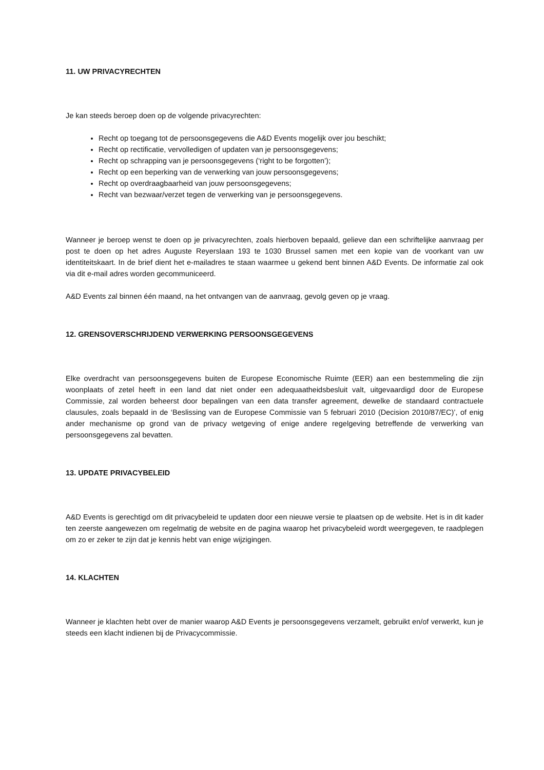11. UW PRIVACYRECHTEN
Je kan steeds beroep doen op de volgende privacyrechten:
Recht op toegang tot de persoonsgegevens die A&D Events mogelijk over jou beschikt;
Recht op rectificatie, vervolledigen of updaten van je persoonsgegevens;
Recht op schrapping van je persoonsgegevens (‘right to be forgotten’);
Recht op een beperking van de verwerking van jouw persoonsgegevens;
Recht op overdraagbaarheid van jouw persoonsgegevens;
Recht van bezwaar/verzet tegen de verwerking van je persoonsgegevens.
Wanneer je beroep wenst te doen op je privacyrechten, zoals hierboven bepaald, gelieve dan een schriftelijke aanvraag per post te doen op het adres Auguste Reyerslaan 193 te 1030 Brussel samen met een kopie van de voorkant van uw identiteitskaart. In de brief dient het e-mailadres te staan waarmee u gekend bent binnen A&D Events. De informatie zal ook via dit e-mail adres worden gecommuniceerd.
A&D Events zal binnen één maand, na het ontvangen van de aanvraag, gevolg geven op je vraag.
12. GRENSOVERSCHRIJDEND VERWERKING PERSOONSGEGEVENS
Elke overdracht van persoonsgegevens buiten de Europese Economische Ruimte (EER) aan een bestemmeling die zijn woonplaats of zetel heeft in een land dat niet onder een adequaatheidsbesluit valt, uitgevaardigd door de Europese Commissie, zal worden beheerst door bepalingen van een data transfer agreement, dewelke de standaard contractuele clausules, zoals bepaald in de ‘Beslissing van de Europese Commissie van 5 februari 2010 (Decision 2010/87/EC)’, of enig ander mechanisme op grond van de privacy wetgeving of enige andere regelgeving betreffende de verwerking van persoonsgegevens zal bevatten.
13. UPDATE PRIVACYBELEID
A&D Events is gerechtigd om dit privacybeleid te updaten door een nieuwe versie te plaatsen op de website. Het is in dit kader ten zeerste aangewezen om regelmatig de website en de pagina waarop het privacybeleid wordt weergegeven, te raadplegen om zo er zeker te zijn dat je kennis hebt van enige wijzigingen.
14. KLACHTEN
Wanneer je klachten hebt over de manier waarop A&D Events je persoonsgegevens verzamelt, gebruikt en/of verwerkt, kun je steeds een klacht indienen bij de Privacycommissie.